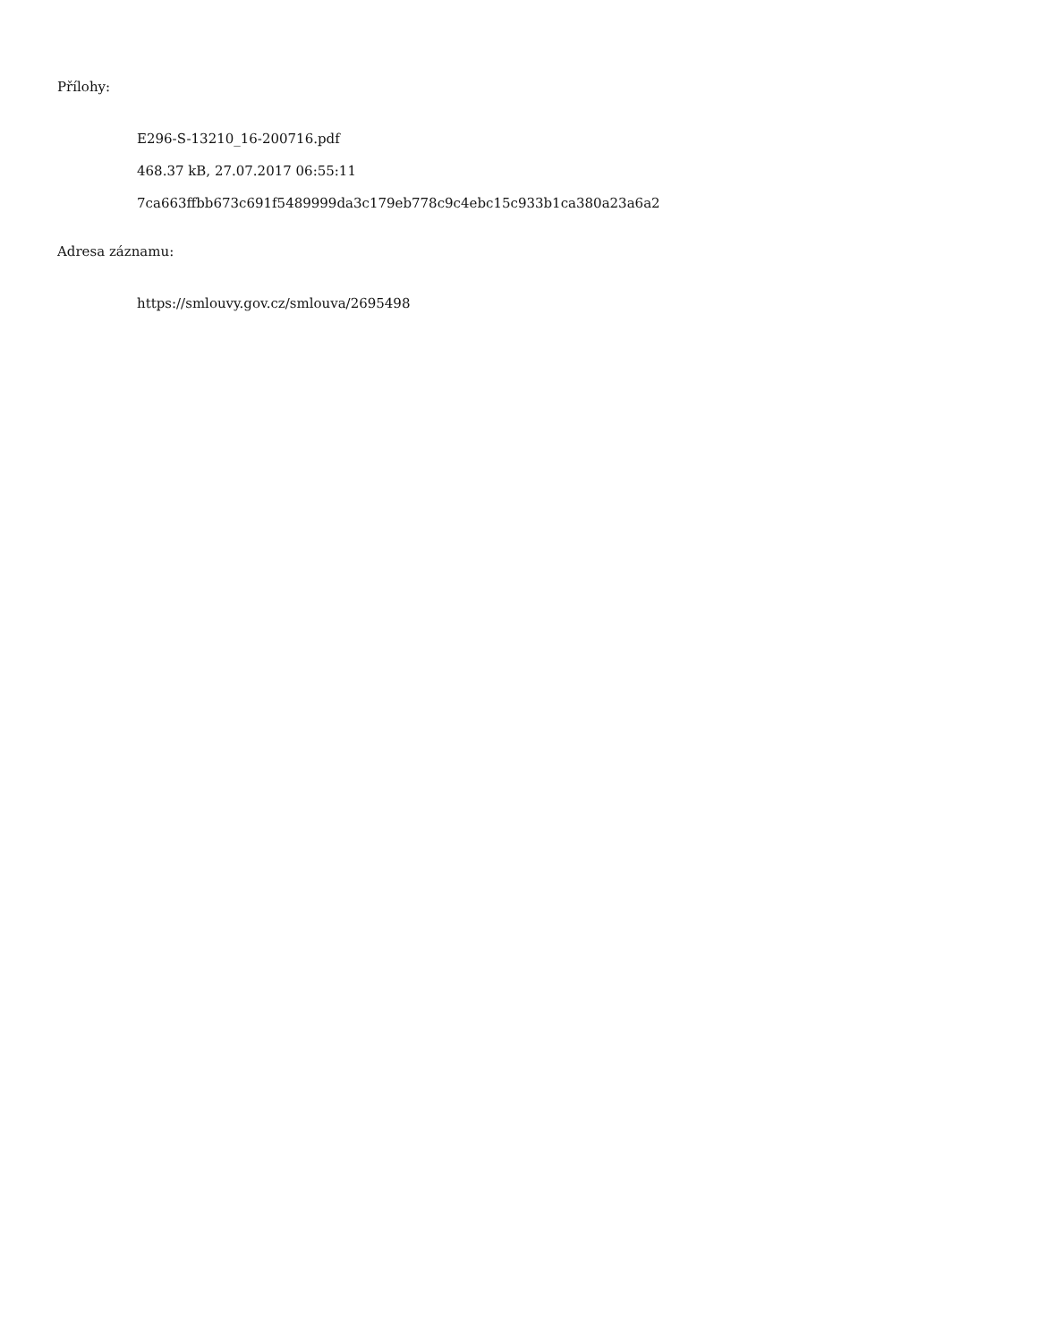Přílohy:
E296-S-13210_16-200716.pdf
468.37 kB, 27.07.2017 06:55:11
7ca663ffbb673c691f5489999da3c179eb778c9c4ebc15c933b1ca380a23a6a2
Adresa záznamu:
https://smlouvy.gov.cz/smlouva/2695498